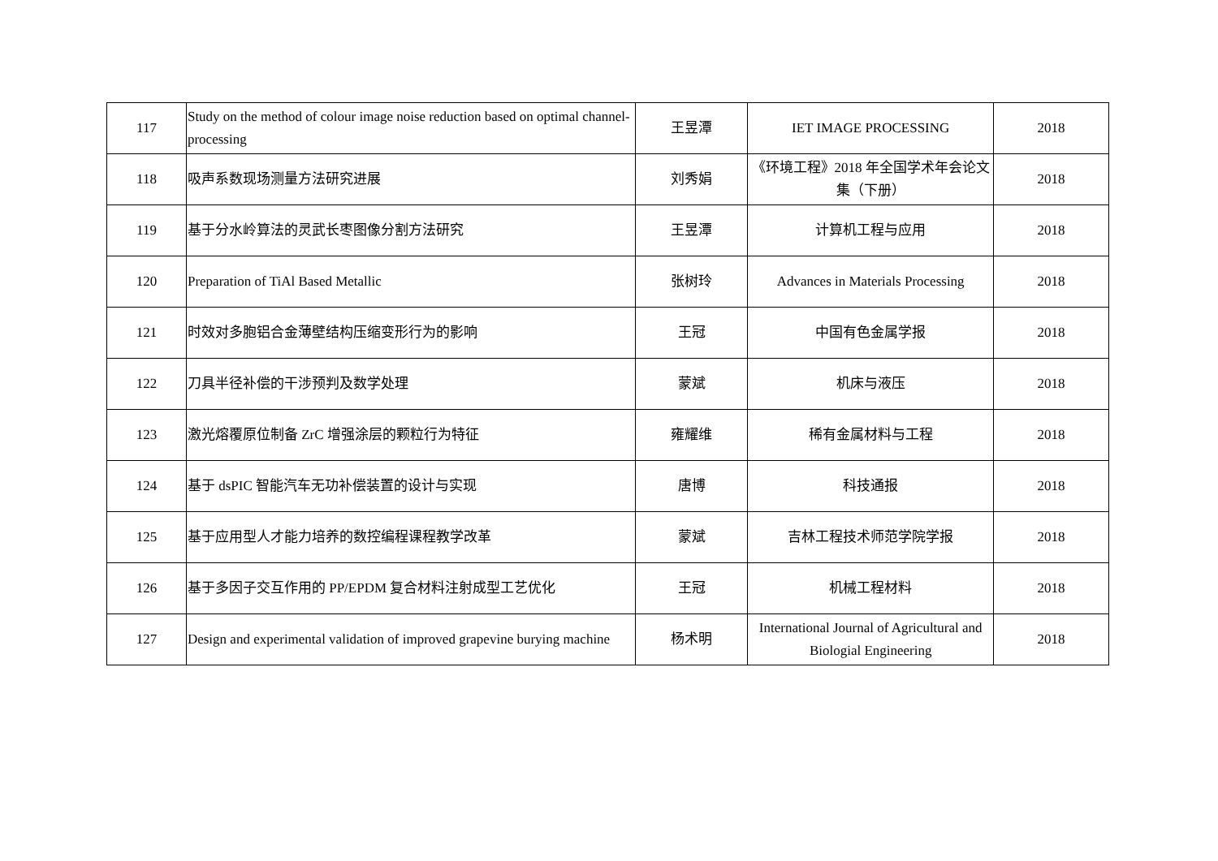| 117 | Study on the method of colour image noise reduction based on optimal channel-processing | 王昱潭 | IET IMAGE PROCESSING | 2018 |
| 118 | 吸声系数现场测量方法研究进展 | 刘秀娟 | 《环境工程》2018 年全国学术年会论文集（下册） | 2018 |
| 119 | 基于分水岭算法的灵武长枣图像分割方法研究 | 王昱潭 | 计算机工程与应用 | 2018 |
| 120 | Preparation of TiAl Based Metallic | 张树玲 | Advances in Materials Processing | 2018 |
| 121 | 时效对多胞铝合金薄壁结构压缩变形行为的影响 | 王冠 | 中国有色金属学报 | 2018 |
| 122 | 刀具半径补偿的干涉预判及数学处理 | 蒙斌 | 机床与液压 | 2018 |
| 123 | 激光熔覆原位制备 ZrC 增强涂层的颗粒行为特征 | 雍耀维 | 稀有金属材料与工程 | 2018 |
| 124 | 基于 dsPIC 智能汽车无功补偿装置的设计与实现 | 唐博 | 科技通报 | 2018 |
| 125 | 基于应用型人才能力培养的数控编程课程教学改革 | 蒙斌 | 吉林工程技术师范学院学报 | 2018 |
| 126 | 基于多因子交互作用的 PP/EPDM 复合材料注射成型工艺优化 | 王冠 | 机械工程材料 | 2018 |
| 127 | Design and experimental validation of improved grapevine burying machine | 杨术明 | International Journal of Agricultural and Biologial Engineering | 2018 |